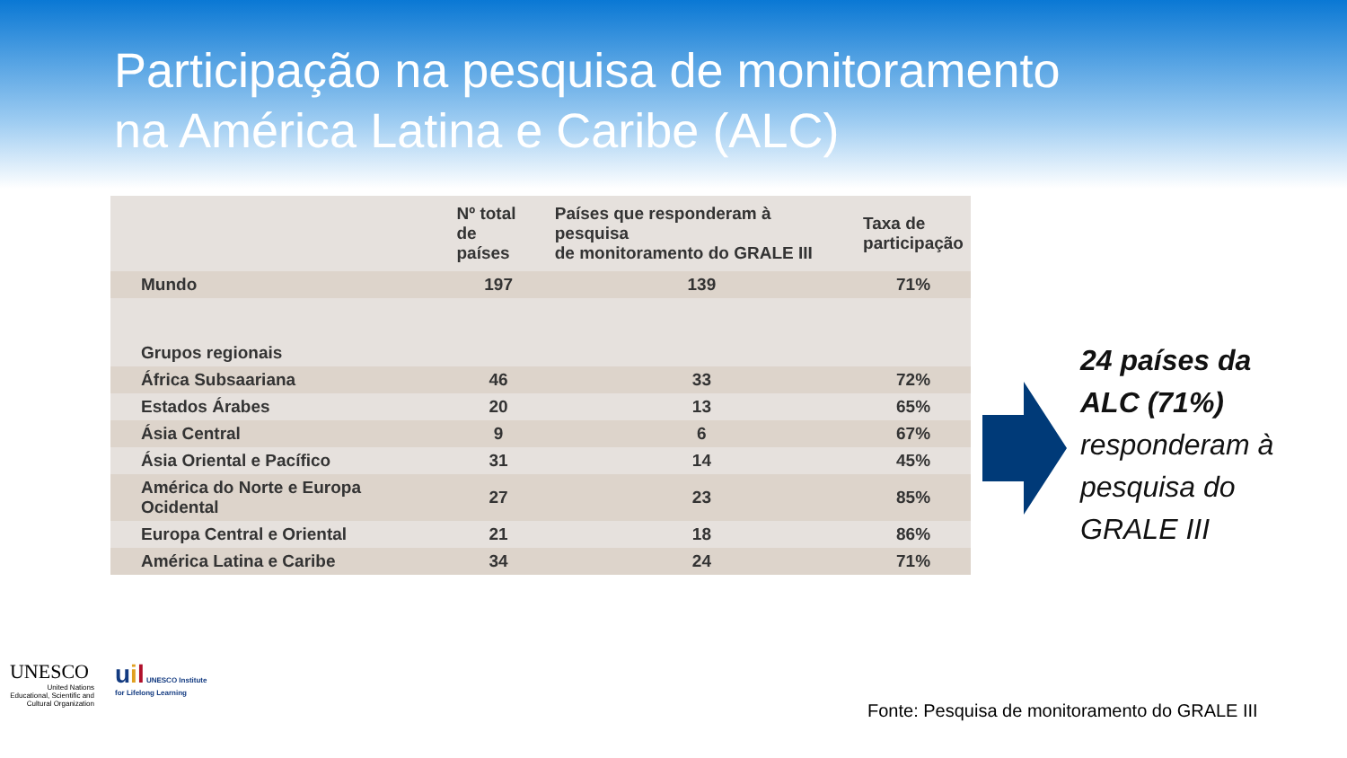Participação na pesquisa de monitoramento
na América Latina e Caribe (ALC)
| | Nº total de países | Países que responderam à pesquisa de monitoramento do GRALE III | Taxa de participação |
| --- | --- | --- | --- |
| Mundo | 197 | 139 | 71% |
| Grupos regionais | | | |
| África Subsaariana | 46 | 33 | 72% |
| Estados Árabes | 20 | 13 | 65% |
| Ásia Central | 9 | 6 | 67% |
| Ásia Oriental e Pacífico | 31 | 14 | 45% |
| América do Norte e Europa Ocidental | 27 | 23 | 85% |
| Europa Central e Oriental | 21 | 18 | 86% |
| América Latina e Caribe | 34 | 24 | 71% |
24 países da
ALC (71%)
responderam à
pesquisa do
GRALE III
UNESCO
United Nations
Educational, Scientific and
Cultural Organization
uil UNESCO Institute
for Lifelong Learning
Fonte: Pesquisa de monitoramento do GRALE III